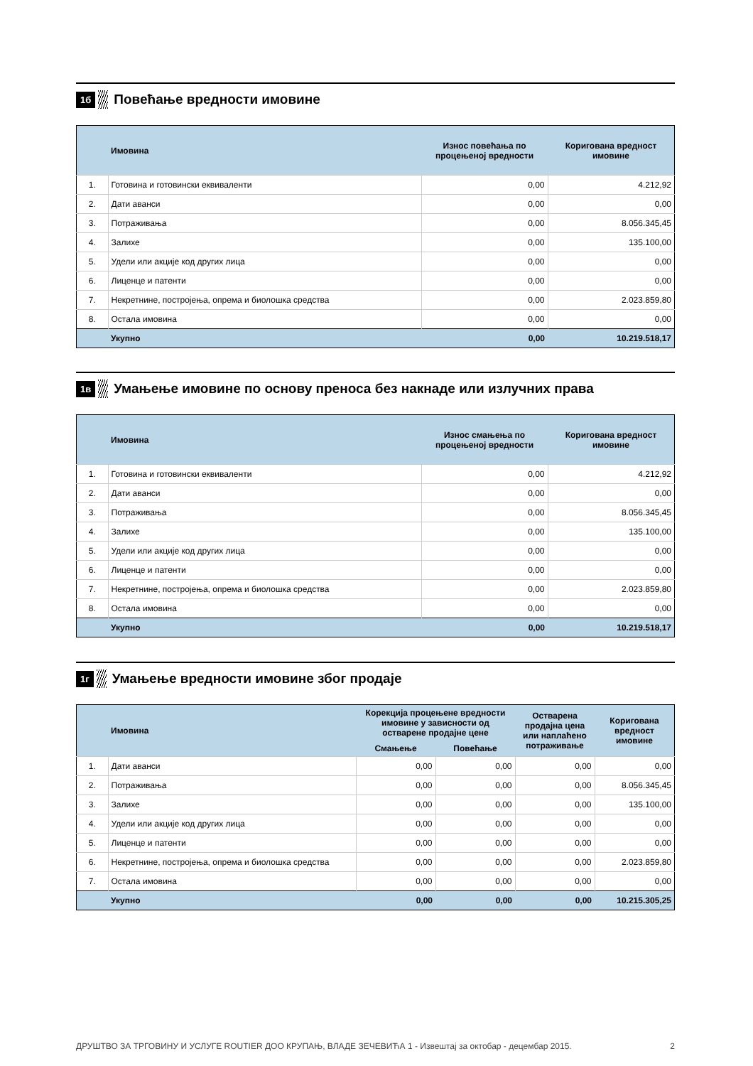1б
Повећање вредности имовине
| | Имовина | Износ повећања по процењеној вредности | Коригована вредност имовине |
| --- | --- | --- | --- |
| 1. | Готовина и готовински еквиваленти | 0,00 | 4.212,92 |
| 2. | Дати аванси | 0,00 | 0,00 |
| 3. | Потраживања | 0,00 | 8.056.345,45 |
| 4. | Залихе | 0,00 | 135.100,00 |
| 5. | Удели или акције код других лица | 0,00 | 0,00 |
| 6. | Лиценце и патенти | 0,00 | 0,00 |
| 7. | Некретнине, постројења, опрема и биолошка средства | 0,00 | 2.023.859,80 |
| 8. | Остала имовина | 0,00 | 0,00 |
| | Укупно | 0,00 | 10.219.518,17 |
1в
Умањење имовине по основу преноса без накнаде или излучних права
| | Имовина | Износ смањења по процењеној вредности | Коригована вредност имовине |
| --- | --- | --- | --- |
| 1. | Готовина и готовински еквиваленти | 0,00 | 4.212,92 |
| 2. | Дати аванси | 0,00 | 0,00 |
| 3. | Потраживања | 0,00 | 8.056.345,45 |
| 4. | Залихе | 0,00 | 135.100,00 |
| 5. | Удели или акције код других лица | 0,00 | 0,00 |
| 6. | Лиценце и патенти | 0,00 | 0,00 |
| 7. | Некретнине, постројења, опрема и биолошка средства | 0,00 | 2.023.859,80 |
| 8. | Остала имовина | 0,00 | 0,00 |
| | Укупно | 0,00 | 10.219.518,17 |
1г
Умањење вредности имовине због продаје
| | Имовина | Корекција процењене вредности имовине у зависности од остварене продајне цене | | Остварена продајна цена или наплаћено потраживање | Коригована вредност имовине |
| --- | --- | --- | --- | --- | --- |
| | | Смањење | Повећање | | |
| 1. | Дати аванси | 0,00 | 0,00 | 0,00 | 0,00 |
| 2. | Потраживања | 0,00 | 0,00 | 0,00 | 8.056.345,45 |
| 3. | Залихе | 0,00 | 0,00 | 0,00 | 135.100,00 |
| 4. | Удели или акције код других лица | 0,00 | 0,00 | 0,00 | 0,00 |
| 5. | Лиценце и патенти | 0,00 | 0,00 | 0,00 | 0,00 |
| 6. | Некретнине, постројења, опрема и биолошка средства | 0,00 | 0,00 | 0,00 | 2.023.859,80 |
| 7. | Остала имовина | 0,00 | 0,00 | 0,00 | 0,00 |
| | Укупно | 0,00 | 0,00 | 0,00 | 10.215.305,25 |
ДРУШТВО ЗА ТРГОВИНУ И УСЛУГЕ ROUTIER ДОО КРУПАЊ, ВЛАДЕ ЗЕЧЕВИЋА 1 - Извештај за октобар - децембар 2015. 2